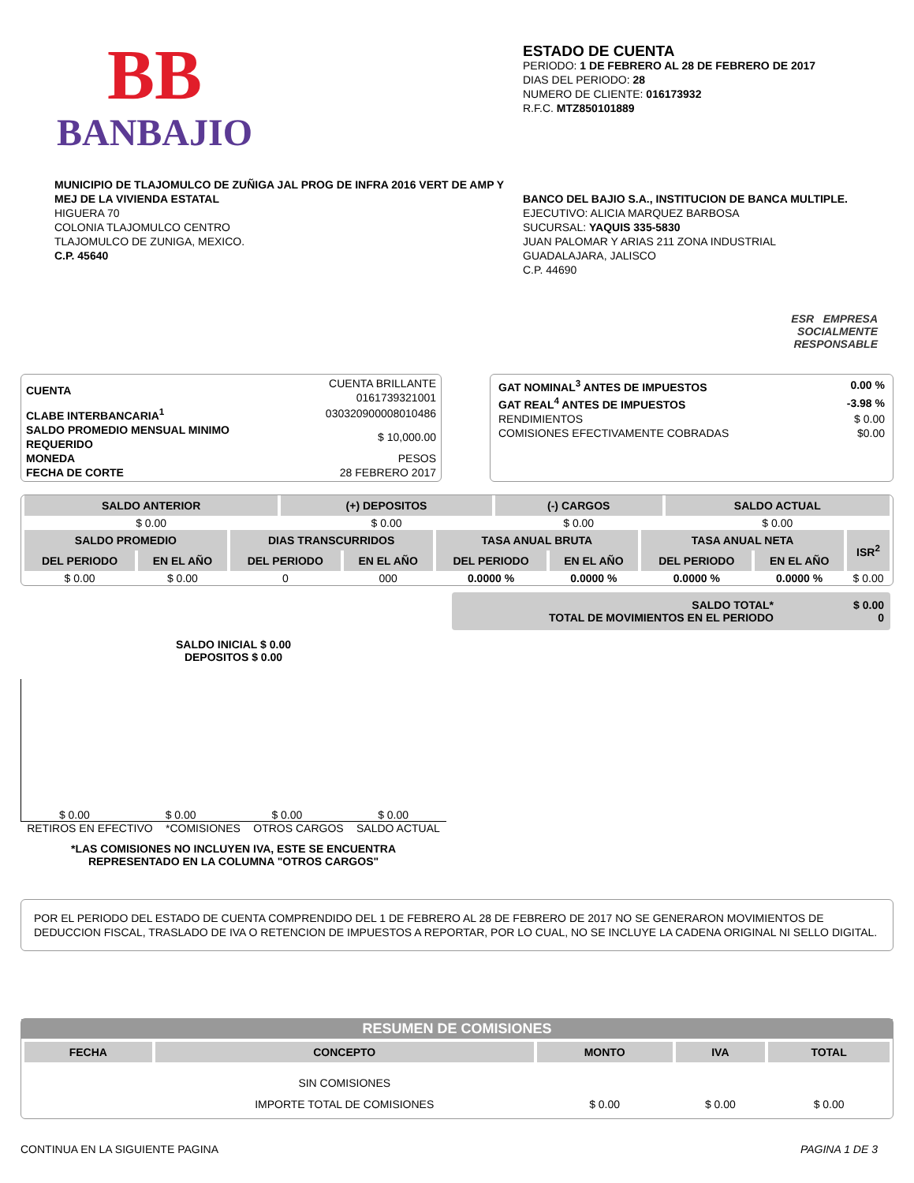BB
BANBAJIO
ESTADO DE CUENTA
PERIODO: 1 DE FEBRERO AL 28 DE FEBRERO DE 2017
DIAS DEL PERIODO: 28
NUMERO DE CLIENTE: 016173932
R.F.C. MTZ850101889
MUNICIPIO DE TLAJOMULCO DE ZUÑIGA JAL PROG DE INFRA 2016 VERT DE AMP Y MEJ DE LA VIVIENDA ESTATAL
HIGUERA 70
COLONIA TLAJOMULCO CENTRO
TLAJOMULCO DE ZUNIGA, MEXICO.
C.P. 45640
BANCO DEL BAJIO S.A., INSTITUCION DE BANCA MULTIPLE.
EJECUTIVO: ALICIA MARQUEZ BARBOSA
SUCURSAL: YAQUIS 335-5830
JUAN PALOMAR Y ARIAS 211 ZONA INDUSTRIAL
GUADALAJARA, JALISCO
C.P. 44690
ESR EMPRESA
SOCIALMENTE
RESPONSABLE
| CUENTA | CUENTA BRILLANTE 0161739321001 |
| CLABE INTERBANCARIA<sup>1</sup> | 030320900008010486 |
| SALDO PROMEDIO MENSUAL MINIMO REQUERIDO | $ 10,000.00 |
| MONEDA | PESOS |
| FECHA DE CORTE | 28 FEBRERO 2017 |
| GAT NOMINAL<sup>3</sup> ANTES DE IMPUESTOS | 0.00 % |
| GAT REAL<sup>4</sup> ANTES DE IMPUESTOS | -3.98 % |
| RENDIMIENTOS | $ 0.00 |
| COMISIONES EFECTIVAMENTE COBRADAS | $0.00 |
| SALDO ANTERIOR | (+) DEPOSITOS | (-) CARGOS | SALDO ACTUAL |
| --- | --- | --- | --- |
| $ 0.00 | $ 0.00 | $ 0.00 | $ 0.00 |
| SALDO PROMEDIO | | DIAS TRANSCURRIDOS | | TASA ANUAL BRUTA | | TASA ANUAL NETA | | ISR<sup>2</sup> |
| --- | --- | --- | --- | --- | --- | --- | --- | --- |
| DEL PERIODO | EN EL AÑO | DEL PERIODO | EN EL AÑO | DEL PERIODO | EN EL AÑO | DEL PERIODO | EN EL AÑO | |
| $ 0.00 | $ 0.00 | 0 | 000 | 0.0000 % | 0.0000 % | 0.0000 % | 0.0000 % | $ 0.00 |
SALDO TOTAL*
TOTAL DE MOVIMIENTOS EN EL PERIODO
$ 0.00
0
SALDO INICIAL $ 0.00
DEPOSITOS $ 0.00
$ 0.00 $ 0.00 $ 0.00 $ 0.00
RETIROS EN EFECTIVO *COMISIONES OTROS CARGOS SALDO ACTUAL
*LAS COMISIONES NO INCLUYEN IVA, ESTE SE ENCUENTRA
REPRESENTADO EN LA COLUMNA "OTROS CARGOS"
POR EL PERIODO DEL ESTADO DE CUENTA COMPRENDIDO DEL 1 DE FEBRERO AL 28 DE FEBRERO DE 2017 NO SE GENERARON MOVIMIENTOS DE DEDUCCION FISCAL, TRASLADO DE IVA O RETENCION DE IMPUESTOS A REPORTAR, POR LO CUAL, NO SE INCLUYE LA CADENA ORIGINAL NI SELLO DIGITAL.
RESUMEN DE COMISIONES
| FECHA | CONCEPTO | MONTO | IVA | TOTAL |
| --- | --- | --- | --- | --- |
| | SIN COMISIONES | | | |
| | IMPORTE TOTAL DE COMISIONES | $ 0.00 | $ 0.00 | $ 0.00 |
CONTINUA EN LA SIGUIENTE PAGINA PAGINA 1 DE 3